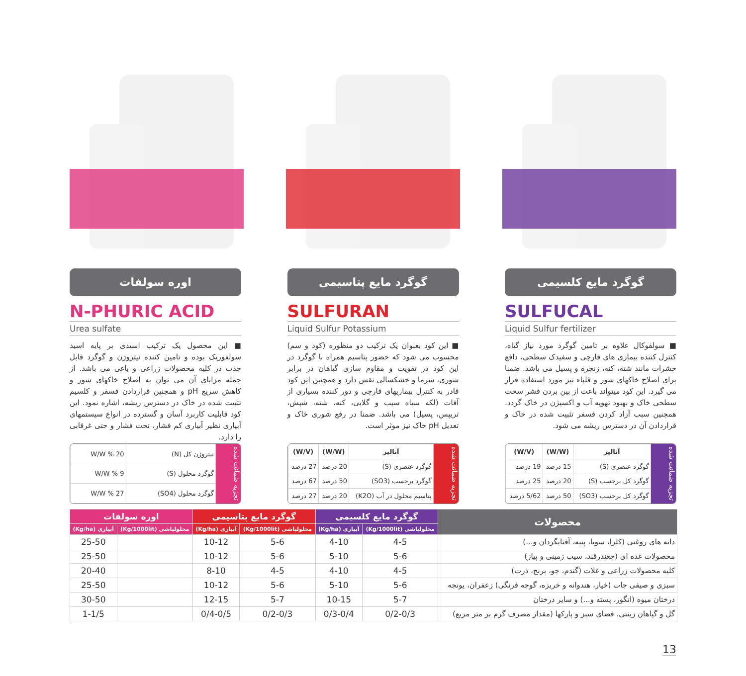گوگرد مایع کلسیمی
SULFUCAL
Liquid Sulfur fertilizer
■ سولفوکال علاوه بر تامین گوگرد مورد نیاز گیاه، کنترل کننده بیماری های قارچی و سفیدک سطحی، دافع حشرات مانند شته، کنه، زنجره و پسیل می باشد. ضمنا برای اصلاح خاکهای شور و قلیاء نیز مورد استفاده قرار می گیرد. این کود میتواند باعث از بین بردن قشر سخت سطحی خاک و بهبود تهویه آب و اکسیژن در خاک گردد. همچنین سبب آزاد کردن فسفر تثبیت شده در خاک و قراردادن آن در دسترس ریشه می شود.
تجزیه ضمانت شده
| آنالیز | (W/W) | (W/V) |
| --- | --- | --- |
| گوگرد عنصری (S) | 15 درصد | 19 درصد |
| گوگرد کل برحسب (S) | 20 درصد | 25 درصد |
| گوگرد کل برحسب (SO3) | 50 درصد | 5/62 درصد |
گوگرد مایع پتاسیمی
SULFURAN
Liquid Sulfur Potassium
■ این کود بعنوان یک ترکیب دو منظوره (کود و سم) محسوب می شود که حضور پتاسیم همراه با گوگرد در این کود در تقویت و مقاوم سازی گیاهان در برابر شوری، سرما و خشکسالی نقش دارد و همچنین این کود قادر به کنترل بیماریهای قارچی و دور کننده بسیاری از آفات (لکه سیاه سیب و گلابی، کنه، شته، شپش، تریپس، پسیل) می باشد. ضمنا در رفع شوری خاک و تعدیل pH خاک نیز موثر است.
تجزیه ضمانت شده
| آنالیز | (W/W) | (W/V) |
| --- | --- | --- |
| گوگرد عنصری (S) | 20 درصد | 27 درصد |
| گوگرد برحسب (SO3) | 50 درصد | 67 درصد |
| پتاسیم محلول در آب (K2O) | 20 درصد | 27 درصد |
اوره سولفات
N-PHURIC ACID
Urea sulfate
■ این محصول یک ترکیب اسیدی بر پایه اسید سولفوریک بوده و تامین کننده نیتروژن و گوگرد قابل جذب در کلیه محصولات زراعی و باغی می باشد. از جمله مزایای آن می توان به اصلاح خاکهای شور و کاهش سریع pH و همچنین قراردادن فسفر و کلسیم تثبیت شده در خاک در دسترس ریشه، اشاره نمود. این کود قابلیت کاربرد آسان و گسترده در انواع سیستمهای آبیاری نظیر آبیاری کم فشار، تحت فشار و حتی غرقابی را دارد.
تجزیه ضمانت شده
| نیتروژن کل (N) | W/W % 20 |
| گوگرد محلول (S) | W/W % 9 |
| گوگرد محلول (SO4) | W/W % 27 |
| محصولات | گوگرد مایع کلسیمی | | گوگرد مایع پتاسیمی | | اوره سولفات | |
| --- | --- | --- | --- | --- | --- | --- |
| | محلولپاشی (Kg/1000lit) | آبیاری (Kg/ha) | محلولپاشی (Kg/1000lit) | آبیاری (Kg/ha) | محلولپاشی (Kg/1000lit) | آبیاری (Kg/ha) |
| دانه های روغنی (کلزا، سویا، پنبه، آفتابگردان و...) | 4-5 | 4-10 | 5-6 | 10-12 | | 25-50 |
| محصولات غده ای (چغندرقند، سیب زمینی و پیاز) | 5-6 | 5-10 | 5-6 | 10-12 | | 25-50 |
| کلیه محصولات زراعی و غلات (گندم، جو، برنج، ذرت) | 4-5 | 4-10 | 4-5 | 8-10 | | 20-40 |
| سبزی و صیفی جات (خیار، هندوانه و خربزه، گوجه فرنگی) زعفران، یونجه | 5-6 | 5-10 | 5-6 | 10-12 | | 25-50 |
| درختان میوه (انگور، پسته و...) و سایر درختان | 5-7 | 10-15 | 5-7 | 12-15 | | 30-50 |
| گل و گیاهان زینتی، فضای سبز و پارکها (مقدار مصرف گرم بر متر مربع) | 0/2-0/3 | 0/3-0/4 | 0/2-0/3 | 0/4-0/5 | | 1-1/5 |
13